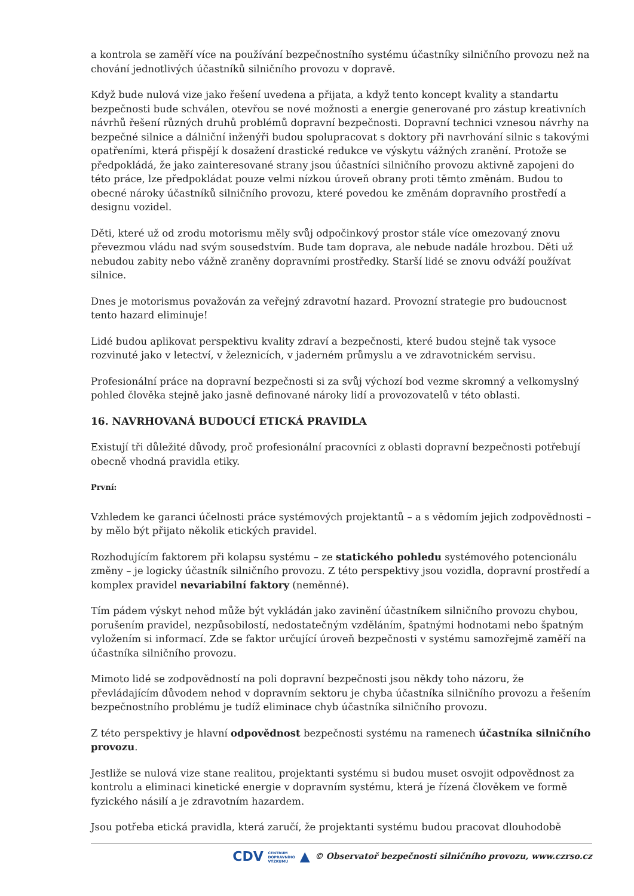a kontrola se zaměří více na používání bezpečnostního systému účastníky silničního provozu než na chování jednotlivých účastníků silničního provozu v dopravě.
Když bude nulová vize jako řešení uvedena a přijata, a když tento koncept kvality a standartu bezpečnosti bude schválen, otevřou se nové možnosti a energie generované pro zástup kreativních návrhů řešení různých druhů problémů dopravní bezpečnosti. Dopravní technici vznesou návrhy na bezpečné silnice a dálniční inženýři budou spolupracovat s doktory při navrhování silnic s takovými opatřeními, která přispějí k dosažení drastické redukce ve výskytu vážných zranění. Protože se předpokládá, že jako zainteresované strany jsou účastníci silničního provozu aktivně zapojeni do této práce, lze předpokládat pouze velmi nízkou úroveň obrany proti těmto změnám. Budou to obecné nároky účastníků silničního provozu, které povedou ke změnám dopravního prostředí a designu vozidel.
Děti, které už od zrodu motorismu měly svůj odpočinkový prostor stále více omezovaný znovu převezmou vládu nad svým sousedstvím. Bude tam doprava, ale nebude nadále hrozbou. Děti už nebudou zabity nebo vážně zraněny dopravními prostředky. Starší lidé se znovu odváží používat silnice.
Dnes je motorismus považován za veřejný zdravotní hazard. Provozní strategie pro budoucnost tento hazard eliminuje!
Lidé budou aplikovat perspektivu kvality zdraví a bezpečnosti, které budou stejně tak vysoce rozvinuté jako v letectví, v železnicích, v jaderném průmyslu a ve zdravotnickém servisu.
Profesionální práce na dopravní bezpečnosti si za svůj výchozí bod vezme skromný a velkomyslný pohled člověka stejně jako jasně definované nároky lidí a provozovatelů v této oblasti.
16. NAVRHOVANÁ BUDOUCÍ ETICKÁ PRAVIDLA
Existují tři důležité důvody, proč profesionální pracovníci z oblasti dopravní bezpečnosti potřebují obecně vhodná pravidla etiky.
První:
Vzhledem ke garanci účelnosti práce systémových projektantů – a s vědomím jejich zodpovědnosti – by mělo být přijato několik etických pravidel.
Rozhodujícím faktorem při kolapsu systému – ze statického pohledu systémového potencionálu změny – je logicky účastník silničního provozu. Z této perspektivy jsou vozidla, dopravní prostředí a komplex pravidel nevariabilní faktory (neměnné).
Tím pádem výskyt nehod může být vykládán jako zavinění účastníkem silničního provozu chybou, porušením pravidel, nezpůsobilostí, nedostatečným vzděláním, špatnými hodnotami nebo špatným vyložením si informací. Zde se faktor určující úroveň bezpečnosti v systému samozřejmě zaměří na účastníka silničního provozu.
Mimoto lidé se zodpovědností na poli dopravní bezpečnosti jsou někdy toho názoru, že převládajícím důvodem nehod v dopravním sektoru je chyba účastníka silničního provozu a řešením bezpečnostního problému je tudíž eliminace chyb účastníka silničního provozu.
Z této perspektivy je hlavní odpovědnost bezpečnosti systému na ramenech účastníka silničního provozu.
Jestliže se nulová vize stane realitou, projektanti systému si budou muset osvojit odpovědnost za kontrolu a eliminaci kinetické energie v dopravním systému, která je řízená člověkem ve formě fyzického násilí a je zdravotním hazardem.
Jsou potřeba etická pravidla, která zaručí, že projektanti systému budou pracovat dlouhodobě
CDV CENTRUM
DOPRAVNÍHO
VÝZKUMU ▲ © Observatoř bezpečnosti silničního provozu, www.czrso.cz